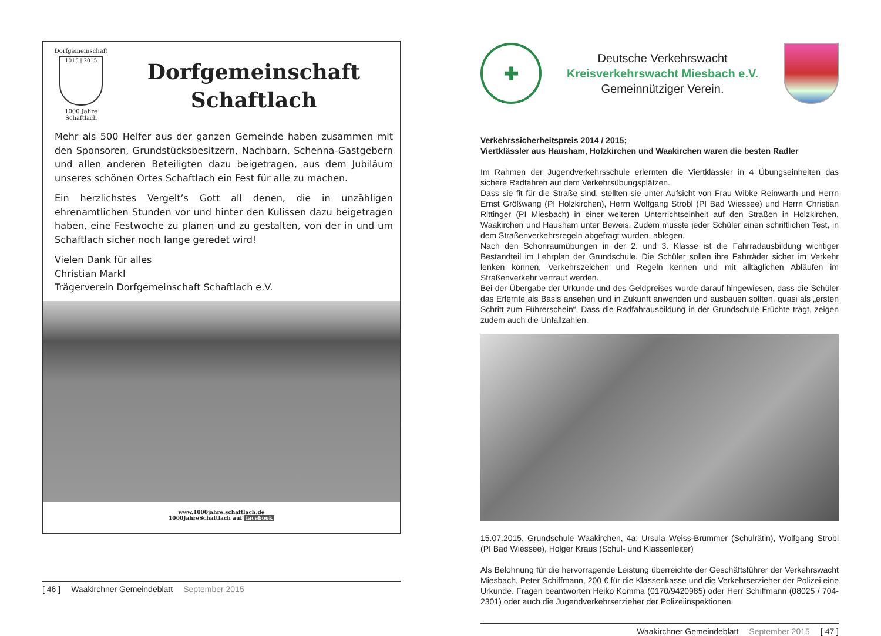Dorfgemeinschaft
1015 | 2015
1000 Jahre Schaftlach
Dorfgemeinschaft
Schaftlach
Mehr als 500 Helfer aus der ganzen Gemeinde haben zusammen mit den Sponsoren, Grundstücksbesitzern, Nachbarn, Schenna-Gastgebern und allen anderen Beteiligten dazu beigetragen, aus dem Jubiläum unseres schönen Ortes Schaftlach ein Fest für alle zu machen.
Ein herzlichstes Vergelt’s Gott all denen, die in unzähligen ehrenamtlichen Stunden vor und hinter den Kulissen dazu beigetragen haben, eine Festwoche zu planen und zu gestalten, von der in und um Schaftlach sicher noch lange geredet wird!
Vielen Dank für alles
Christian Markl
Trägerverein Dorfgemeinschaft Schaftlach e.V.
www.1000jahre.schaftlach.de
1000JahreSchaftlach auf facebook
[ 46 ] Waakirchner Gemeindeblatt September 2015
✚
Deutsche Verkehrswacht
Kreisverkehrswacht Miesbach e.V.
Gemeinnütziger Verein.
Verkehrssicherheitspreis 2014 / 2015;
Viertklässler aus Hausham, Holzkirchen und Waakirchen waren die besten Radler
Im Rahmen der Jugendverkehrsschule erlernten die Viertklässler in 4 Übungseinheiten das sichere Radfahren auf dem Verkehrsübungsplätzen.
Dass sie fit für die Straße sind, stellten sie unter Aufsicht von Frau Wibke Reinwarth und Herrn Ernst Größwang (PI Holzkirchen), Herrn Wolfgang Strobl (PI Bad Wiessee) und Herrn Christian Rittinger (PI Miesbach) in einer weiteren Unterrichtseinheit auf den Straßen in Holzkirchen, Waakirchen und Hausham unter Beweis. Zudem musste jeder Schüler einen schriftlichen Test, in dem Straßenverkehrsregeln abgefragt wurden, ablegen.
Nach den Schonraumübungen in der 2. und 3. Klasse ist die Fahrradausbildung wichtiger Bestandteil im Lehrplan der Grundschule. Die Schüler sollen ihre Fahrräder sicher im Verkehr lenken können, Verkehrszeichen und Regeln kennen und mit alltäglichen Abläufen im Straßenverkehr vertraut werden.
Bei der Übergabe der Urkunde und des Geldpreises wurde darauf hingewiesen, dass die Schüler das Erlernte als Basis ansehen und in Zukunft anwenden und ausbauen sollten, quasi als „ersten Schritt zum Führerschein“. Dass die Radfahrausbildung in der Grundschule Früchte trägt, zeigen zudem auch die Unfallzahlen.
15.07.2015, Grundschule Waakirchen, 4a: Ursula Weiss-Brummer (Schulrätin), Wolfgang Strobl (PI Bad Wiessee), Holger Kraus (Schul- und Klassenleiter)
Als Belohnung für die hervorragende Leistung überreichte der Geschäftsführer der Verkehrswacht Miesbach, Peter Schiffmann, 200 € für die Klassenkasse und die Verkehrserzieher der Polizei eine Urkunde. Fragen beantworten Heiko Komma (0170/9420985) oder Herr Schiffmann (08025 / 704-2301) oder auch die Jugendverkehrserzieher der Polizeiinspektionen.
Waakirchner Gemeindeblatt September 2015 [ 47 ]